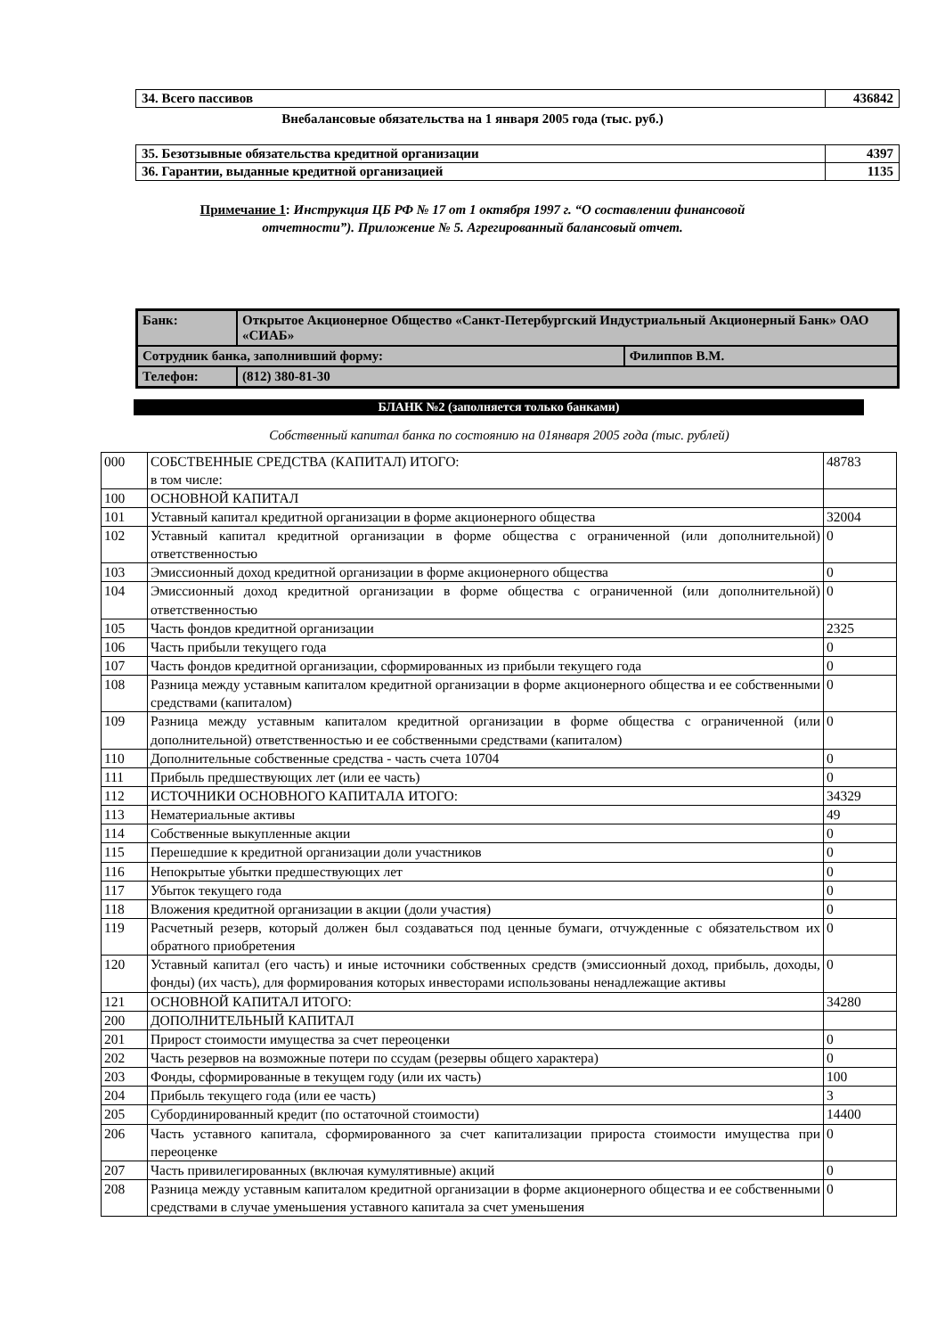| 34. Всего пассивов | 436842 |
Внебалансовые обязательства на 1 января 2005 года (тыс. руб.)
| 35. Безотзывные обязательства кредитной организации | 4397 |
| 36. Гарантии, выданные кредитной организацией | 1135 |
Примечание 1: Инструкция ЦБ РФ № 17 от 1 октября 1997 г. “О составлении финансовой
отчетности”). Приложение № 5. Агрегированный балансовый отчет.
| Банк: | Открытое Акционерное Общество «Санкт-Петербургский Индустриальный Акционерный Банк» ОАО «СИАБ» | |
| Сотрудник банка, заполнивший форму: | | Филиппов В.М. |
| Телефон: | (812) 380-81-30 | |
БЛАНК №2 (заполняется только банками)
Собственный капитал банка по состоянию на 01января 2005 года (тыс. рублей)
| 000 | СОБСТВЕННЫЕ СРЕДСТВА (КАПИТАЛ) ИТОГО: в том числе: | 48783 |
| 100 | ОСНОВНОЙ КАПИТАЛ | |
| 101 | Уставный капитал кредитной организации в форме акционерного общества | 32004 |
| 102 | Уставный капитал кредитной организации в форме общества с ограниченной (или дополнительной) ответственностью | 0 |
| 103 | Эмиссионный доход кредитной организации в форме акционерного общества | 0 |
| 104 | Эмиссионный доход кредитной организации в форме общества с ограниченной (или дополнительной) ответственностью | 0 |
| 105 | Часть фондов кредитной организации | 2325 |
| 106 | Часть прибыли текущего года | 0 |
| 107 | Часть фондов кредитной организации, сформированных из прибыли текущего года | 0 |
| 108 | Разница между уставным капиталом кредитной организации в форме акционерного общества и ее собственными средствами (капиталом) | 0 |
| 109 | Разница между уставным капиталом кредитной организации в форме общества с ограниченной (или дополнительной) ответственностью и ее собственными средствами (капиталом) | 0 |
| 110 | Дополнительные собственные средства - часть счета 10704 | 0 |
| 111 | Прибыль предшествующих лет (или ее часть) | 0 |
| 112 | ИСТОЧНИКИ ОСНОВНОГО КАПИТАЛА ИТОГО: | 34329 |
| 113 | Нематериальные активы | 49 |
| 114 | Собственные выкупленные акции | 0 |
| 115 | Перешедшие к кредитной организации доли участников | 0 |
| 116 | Непокрытые убытки предшествующих лет | 0 |
| 117 | Убыток текущего года | 0 |
| 118 | Вложения кредитной организации в акции (доли участия) | 0 |
| 119 | Расчетный резерв, который должен был создаваться под ценные бумаги, отчужденные с обязательством их обратного приобретения | 0 |
| 120 | Уставный капитал (его часть) и иные источники собственных средств (эмиссионный доход, прибыль, доходы, фонды) (их часть), для формирования которых инвесторами использованы ненадлежащие активы | 0 |
| 121 | ОСНОВНОЙ КАПИТАЛ ИТОГО: | 34280 |
| 200 | ДОПОЛНИТЕЛЬНЫЙ КАПИТАЛ | |
| 201 | Прирост стоимости имущества за счет переоценки | 0 |
| 202 | Часть резервов на возможные потери по ссудам (резервы общего характера) | 0 |
| 203 | Фонды, сформированные в текущем году (или их часть) | 100 |
| 204 | Прибыль текущего года (или ее часть) | 3 |
| 205 | Субординированный кредит (по остаточной стоимости) | 14400 |
| 206 | Часть уставного капитала, сформированного за счет капитализации прироста стоимости имущества при переоценке | 0 |
| 207 | Часть привилегированных (включая кумулятивные) акций | 0 |
| 208 | Разница между уставным капиталом кредитной организации в форме акционерного общества и ее собственными средствами в случае уменьшения уставного капитала за счет уменьшения | 0 |